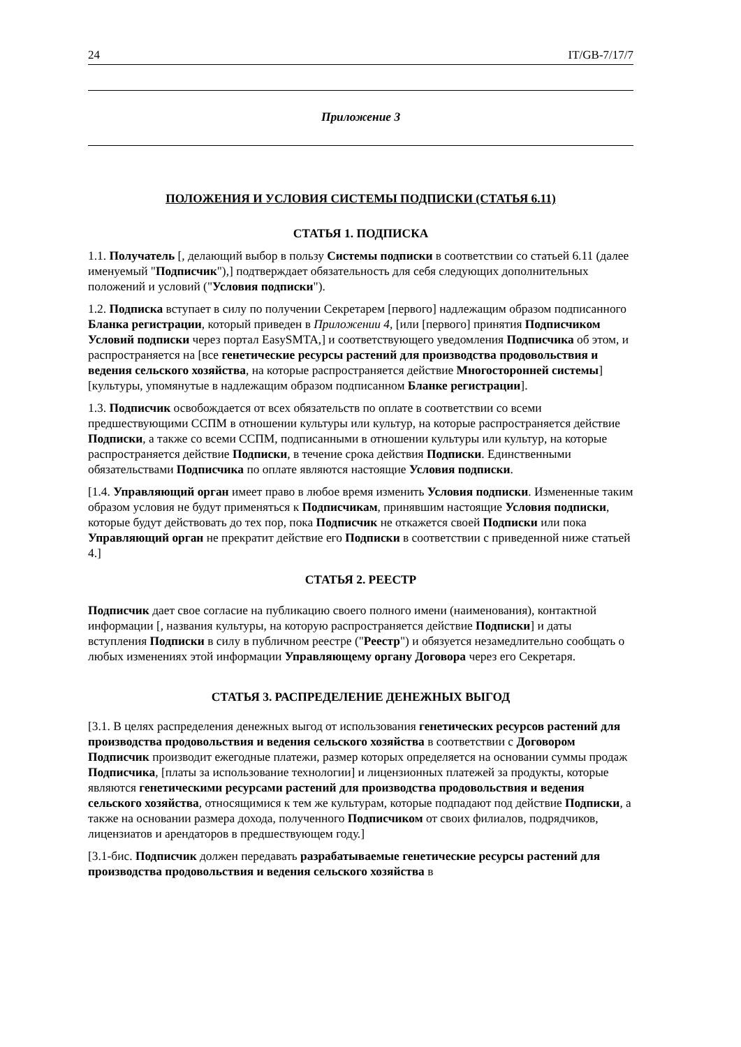24 IT/GB-7/17/7
Приложение 3
ПОЛОЖЕНИЯ И УСЛОВИЯ СИСТЕМЫ ПОДПИСКИ (СТАТЬЯ 6.11)
СТАТЬЯ 1. ПОДПИСКА
1.1. Получатель [, делающий выбор в пользу Системы подписки в соответствии со статьей 6.11 (далее именуемый "Подписчик"),] подтверждает обязательность для себя следующих дополнительных положений и условий ("Условия подписки").
1.2. Подписка вступает в силу по получении Секретарем [первого] надлежащим образом подписанного Бланка регистрации, который приведен в Приложении 4, [или [первого] принятия Подписчиком Условий подписки через портал EasySMTA,] и соответствующего уведомления Подписчика об этом, и распространяется на [все генетические ресурсы растений для производства продовольствия и ведения сельского хозяйства, на которые распространяется действие Многосторонней системы] [культуры, упомянутые в надлежащим образом подписанном Бланке регистрации].
1.3. Подписчик освобождается от всех обязательств по оплате в соответствии со всеми предшествующими ССПМ в отношении культуры или культур, на которые распространяется действие Подписки, а также со всеми ССПМ, подписанными в отношении культуры или культур, на которые распространяется действие Подписки, в течение срока действия Подписки. Единственными обязательствами Подписчика по оплате являются настоящие Условия подписки.
[1.4. Управляющий орган имеет право в любое время изменить Условия подписки. Измененные таким образом условия не будут применяться к Подписчикам, принявшим настоящие Условия подписки, которые будут действовать до тех пор, пока Подписчик не откажется своей Подписки или пока Управляющий орган не прекратит действие его Подписки в соответствии с приведенной ниже статьей 4.]
СТАТЬЯ 2. РЕЕСТР
​Подписчик дает свое согласие на публикацию своего полного имени (наименования), контактной информации [, названия культуры, на которую распространяется действие Подписки] и даты вступления Подписки в силу в публичном реестре ("Реестр") и обязуется незамедлительно сообщать о любых изменениях этой информации Управляющему органу Договора через его Секретаря.
СТАТЬЯ 3. РАСПРЕДЕЛЕНИЕ ДЕНЕЖНЫХ ВЫГОД
[3.1. В целях распределения денежных выгод от использования генетических ресурсов растений для производства продовольствия и ведения сельского хозяйства в соответствии с Договором Подписчик производит ежегодные платежи, размер которых определяется на основании суммы продаж Подписчика, [платы за использование технологии] и лицензионных платежей за продукты, которые являются генетическими ресурсами растений для производства продовольствия и ведения сельского хозяйства, относящимися к тем же культурам, которые подпадают под действие Подписки, а также на основании размера дохода, полученного Подписчиком от своих филиалов, подрядчиков, лицензиатов и арендаторов в предшествующем году.]
[3.1-бис. Подписчик должен передавать разрабатываемые генетические ресурсы растений для производства продовольствия и ведения сельского хозяйства в